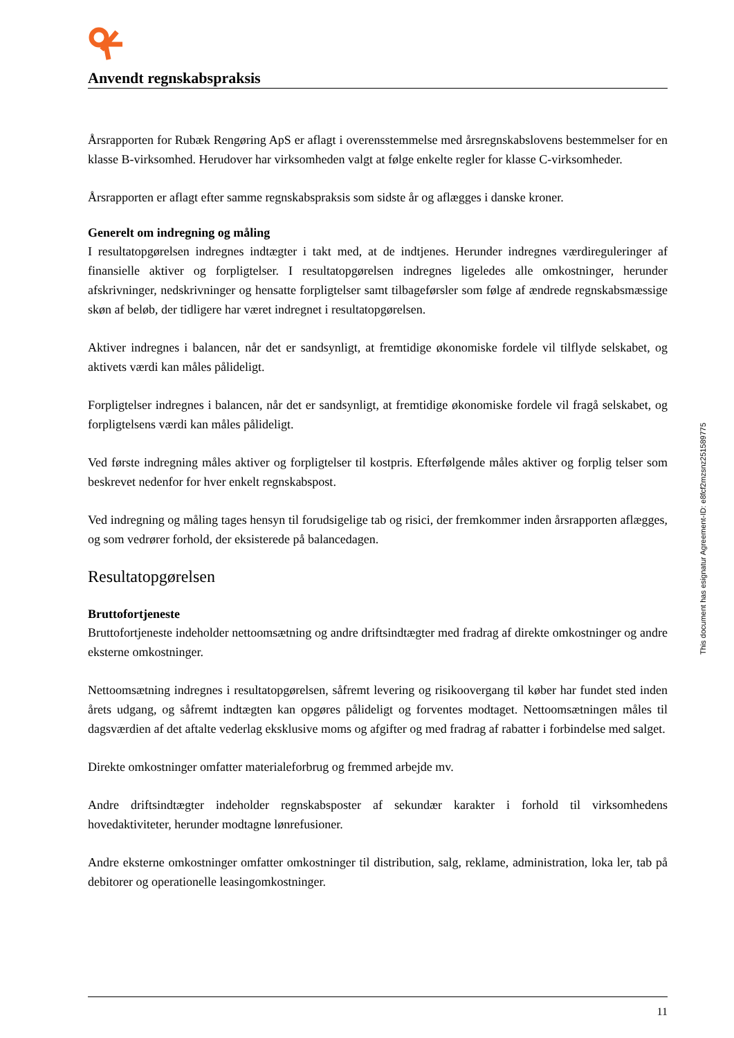Anvendt regnskabspraksis
Årsrapporten for Rubæk Rengøring ApS er aflagt i overensstemmelse med årsregnskabslovens bestemmelser for en klasse B-virksomhed. Herudover har virksomheden valgt at følge enkelte regler for klasse C-virksomheder.
Årsrapporten er aflagt efter samme regnskabspraksis som sidste år og aflægges i danske kroner.
Generelt om indregning og måling
I resultatopgørelsen indregnes indtægter i takt med, at de indtjenes. Herunder indregnes værdireguleringer af finansielle aktiver og forpligtelser. I resultatopgørelsen indregnes ligeledes alle omkostninger, herunder afskrivninger, nedskrivninger og hensatte forpligtelser samt tilbageførsler som følge af ændrede regnskabsmæssige skøn af beløb, der tidligere har været indregnet i resultatopgørelsen.
Aktiver indregnes i balancen, når det er sandsynligt, at fremtidige økonomiske fordele vil tilflyde selskabet, og aktivets værdi kan måles pålideligt.
Forpligtelser indregnes i balancen, når det er sandsynligt, at fremtidige økonomiske fordele vil fragå selskabet, og forpligtelsens værdi kan måles pålideligt.
Ved første indregning måles aktiver og forpligtelser til kostpris. Efterfølgende måles aktiver og forplig telser som beskrevet nedenfor for hver enkelt regnskabspost.
Ved indregning og måling tages hensyn til forudsigelige tab og risici, der fremkommer inden årsrapporten aflægges, og som vedrører forhold, der eksisterede på balancedagen.
Resultatopgørelsen
Bruttofortjeneste
Bruttofortjeneste indeholder nettoomsætning og andre driftsindtægter med fradrag af direkte omkostninger og andre eksterne omkostninger.
Nettoomsætning indregnes i resultatopgørelsen, såfremt levering og risikoovergang til køber har fundet sted inden årets udgang, og såfremt indtægten kan opgøres pålideligt og forventes modtaget. Nettoomsætningen måles til dagsværdien af det aftalte vederlag eksklusive moms og afgifter og med fradrag af rabatter i forbindelse med salget.
Direkte omkostninger omfatter materialeforbrug og fremmed arbejde mv.
Andre driftsindtægter indeholder regnskabsposter af sekundær karakter i forhold til virksomhedens hovedaktiviteter, herunder modtagne lønrefusioner.
Andre eksterne omkostninger omfatter omkostninger til distribution, salg, reklame, administration, loka ler, tab på debitorer og operationelle leasingomkostninger.
This document has esignatur Agreement-ID: e8fcf2mzsnz251589775
11